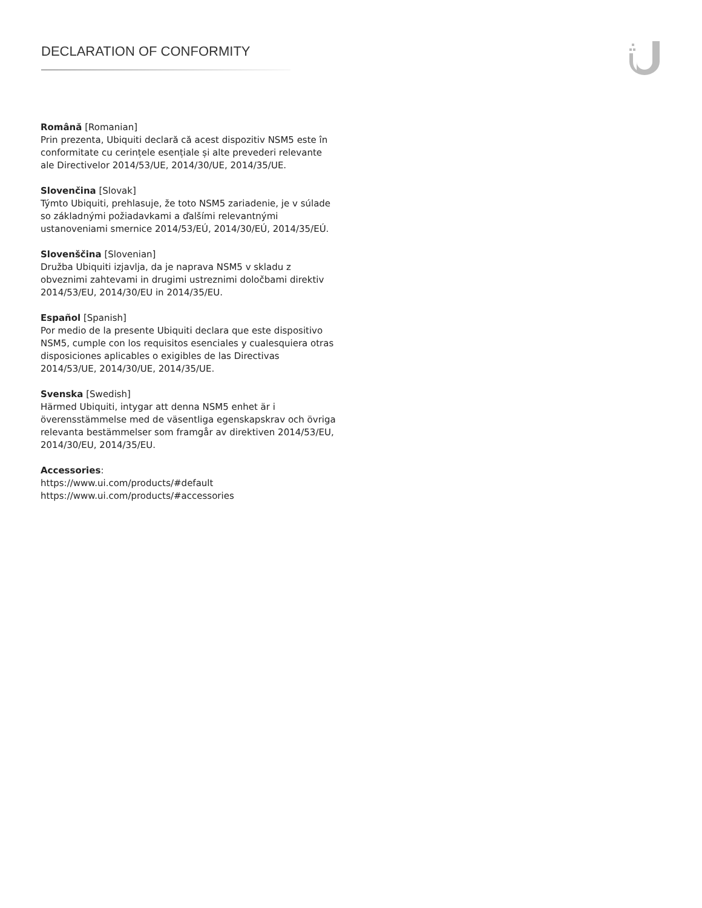DECLARATION OF CONFORMITY
Română [Romanian]
Prin prezenta, Ubiquiti declară că acest dispozitiv NSM5 este în conformitate cu cerințele esențiale și alte prevederi relevante ale Directivelor 2014/53/UE, 2014/30/UE, 2014/35/UE.
Slovenčina [Slovak]
Týmto Ubiquiti, prehlasuje, že toto NSM5 zariadenie, je v súlade so základnými požiadavkami a ďalšími relevantnými ustanoveniami smernice 2014/53/EÚ, 2014/30/EÚ, 2014/35/EÚ.
Slovenščina [Slovenian]
Družba Ubiquiti izjavlja, da je naprava NSM5 v skladu z obveznimi zahtevami in drugimi ustreznimi določbami direktiv 2014/53/EU, 2014/30/EU in 2014/35/EU.
Español [Spanish]
Por medio de la presente Ubiquiti declara que este dispositivo NSM5, cumple con los requisitos esenciales y cualesquiera otras disposiciones aplicables o exigibles de las Directivas 2014/53/UE, 2014/30/UE, 2014/35/UE.
Svenska [Swedish]
Härmed Ubiquiti, intygar att denna NSM5 enhet är i överensstämmelse med de väsentliga egenskapskrav och övriga relevanta bestämmelser som framgår av direktiven 2014/53/EU, 2014/30/EU, 2014/35/EU.
Accessories:
https://www.ui.com/products/#default
https://www.ui.com/products/#accessories